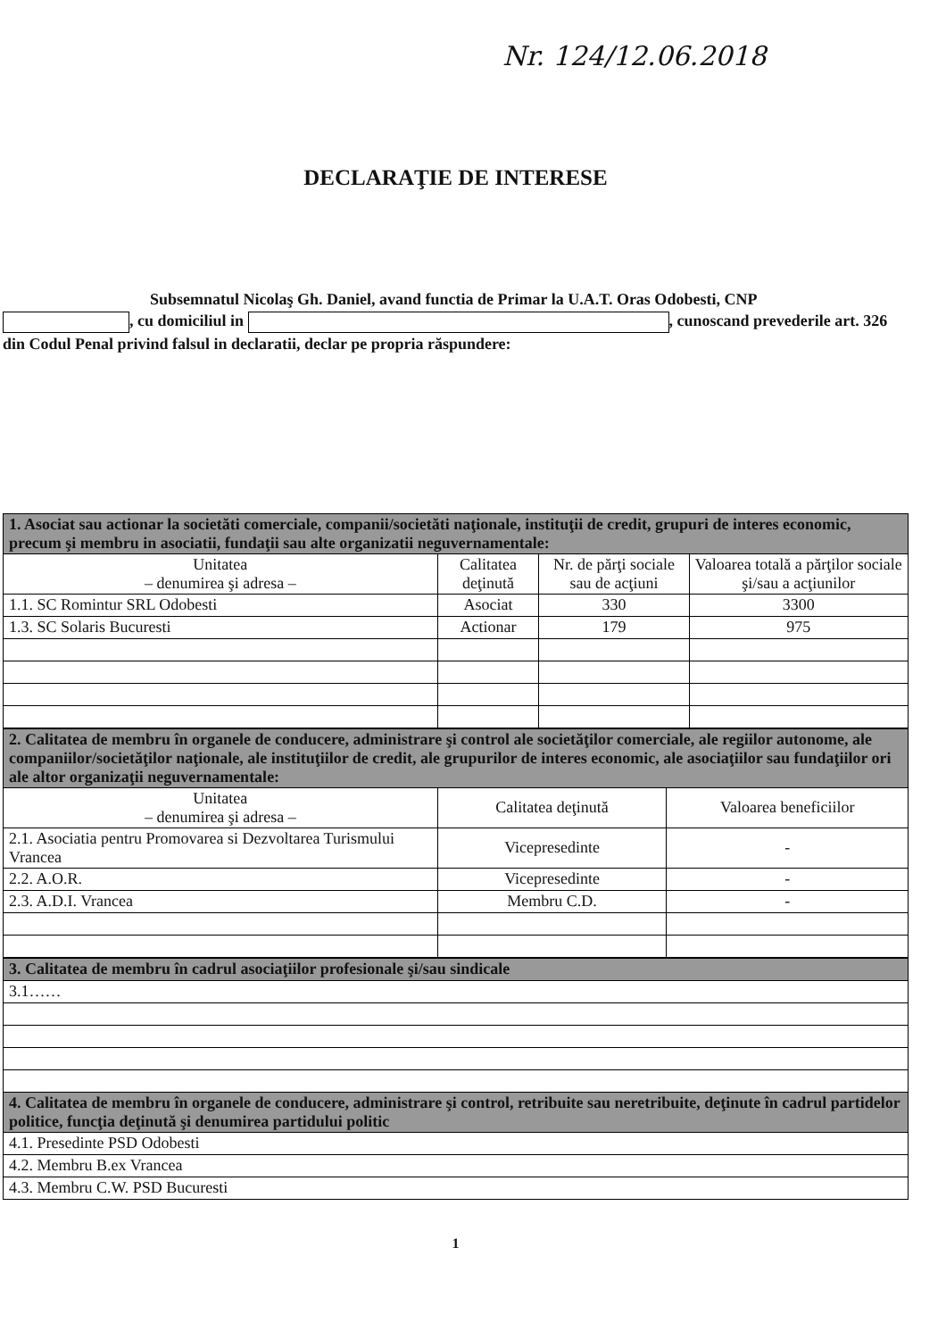Nr. 124/12.06.2018
DECLARAŢIE DE INTERESE
Subsemnatul Nicolaş Gh. Daniel, avand functia de Primar la U.A.T. Oras Odobesti, CNP
, cu domiciliul in , cunoscand prevederile art. 326 din Codul Penal privind falsul in declaratii, declar pe propria răspundere:
| 1. Asociat sau actionar la societăti comerciale, companii/societăti naţionale, instituţii de credit, grupuri de interes economic, precum şi membru in asociatii, fundaţii sau alte organizatii neguvernamentale: | | | |
| --- | --- | --- | --- |
| Unitatea – denumirea şi adresa – | Calitatea deţinută | Nr. de părţi sociale sau de acţiuni | Valoarea totală a părţilor sociale şi/sau a acţiunilor |
| 1.1. SC Romintur SRL Odobesti | Asociat | 330 | 3300 |
| 1.3. SC Solaris Bucuresti | Actionar | 179 | 975 |
| 2. Calitatea de membru în organele de conducere, administrare şi control ale societăţilor comerciale, ale regiilor autonome, ale companiilor/societăţilor naţionale, ale instituţiilor de credit, ale grupurilor de interes economic, ale asociaţiilor sau fundaţiilor ori ale altor organizaţii neguvernamentale: | | |
| --- | --- | --- |
| Unitatea – denumirea şi adresa – | Calitatea deţinută | Valoarea beneficiilor |
| 2.1. Asociatia pentru Promovarea si Dezvoltarea Turismului Vrancea | Vicepresedinte | - |
| 2.2. A.O.R. | Vicepresedinte | - |
| 2.3. A.D.I. Vrancea | Membru C.D. | - |
| 3. Calitatea de membru în cadrul asociaţiilor profesionale şi/sau sindicale |
| --- |
| 3.1…… |
| 4. Calitatea de membru în organele de conducere, administrare şi control, retribuite sau neretribuite, deţinute în cadrul partidelor politice, funcţia deţinută şi denumirea partidului politic |
| 4.1. Presedinte PSD Odobesti |
| 4.2. Membru B.ex Vrancea |
| 4.3. Membru C.W. PSD Bucuresti |
1